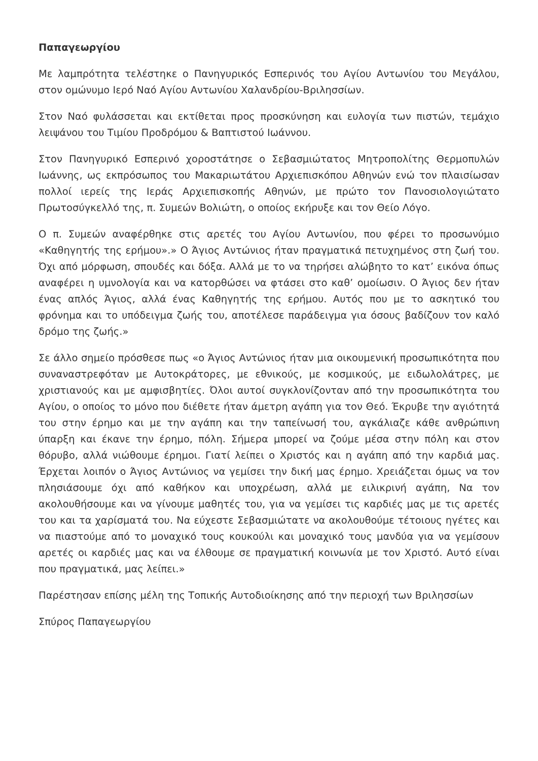Παπαγεωργίου
Με λαμπρότητα τελέστηκε ο Πανηγυρικός Εσπερινός του Αγίου Αντωνίου του Μεγάλου, στον ομώνυμο Ιερό Ναό Αγίου Αντωνίου Χαλανδρίου-Βριλησσίων.
Στον Ναό φυλάσσεται και εκτίθεται προς προσκύνηση και ευλογία των πιστών, τεμάχιο λειψάνου του Τιμίου Προδρόμου & Βαπτιστού Ιωάννου.
Στον Πανηγυρικό Εσπερινό χοροστάτησε ο Σεβασμιώτατος Μητροπολίτης Θερμοπυλών Ιωάννης, ως εκπρόσωπος του Μακαριωτάτου Αρχιεπισκόπου Αθηνών ενώ τον πλαισίωσαν πολλοί ιερείς της Ιεράς Αρχιεπισκοπής Αθηνών, με πρώτο τον Πανοσιολογιώτατο Πρωτοσύγκελλό της, π. Συμεών Βολιώτη, ο οποίος εκήρυξε και τον Θείο Λόγο.
Ο π. Συμεών αναφέρθηκε στις αρετές του Αγίου Αντωνίου, που φέρει το προσωνύμιο «Καθηγητής της ερήμου».» Ο Άγιος Αντώνιος ήταν πραγματικά πετυχημένος στη ζωή του. Όχι από μόρφωση, σπουδές και δόξα. Αλλά με το να τηρήσει αλώβητο το κατ’ εικόνα όπως αναφέρει η υμνολογία και να κατορθώσει να φτάσει στο καθ’ ομοίωσιν. Ο Άγιος δεν ήταν ένας απλός Άγιος, αλλά ένας Καθηγητής της ερήμου. Αυτός που με το ασκητικό του φρόνημα και το υπόδειγμα ζωής του, αποτέλεσε παράδειγμα για όσους βαδίζουν τον καλό δρόμο της ζωής.»
Σε άλλο σημείο πρόσθεσε πως «ο Άγιος Αντώνιος ήταν μια οικουμενική προσωπικότητα που συναναστρεφόταν με Αυτοκράτορες, με εθνικούς, με κοσμικούς, με ειδωλολάτρες, με χριστιανούς και με αμφισβητίες. Όλοι αυτοί συγκλονίζονταν από την προσωπικότητα του Αγίου, ο οποίος το μόνο που διέθετε ήταν άμετρη αγάπη για τον Θεό. Έκρυβε την αγιότητά του στην έρημο και με την αγάπη και την ταπείνωσή του, αγκάλιαζε κάθε ανθρώπινη ύπαρξη και έκανε την έρημο, πόλη. Σήμερα μπορεί να ζούμε μέσα στην πόλη και στον θόρυβο, αλλά νιώθουμε έρημοι. Γιατί λείπει ο Χριστός και η αγάπη από την καρδιά μας. Έρχεται λοιπόν ο Άγιος Αντώνιος να γεμίσει την δική μας έρημο. Χρειάζεται όμως να τον πλησιάσουμε όχι από καθήκον και υποχρέωση, αλλά με ειλικρινή αγάπη, Να τον ακολουθήσουμε και να γίνουμε μαθητές του, για να γεμίσει τις καρδιές μας με τις αρετές του και τα χαρίσματά του. Να εύχεστε Σεβασμιώτατε να ακολουθούμε τέτοιους ηγέτες και να πιαστούμε από το μοναχικό τους κουκούλι και μοναχικό τους μανδύα για να γεμίσουν αρετές οι καρδιές μας και να έλθουμε σε πραγματική κοινωνία με τον Χριστό. Αυτό είναι που πραγματικά, μας λείπει.»
Παρέστησαν επίσης μέλη της Τοπικής Αυτοδιοίκησης από την περιοχή των Βριλησσίων
Σπύρος Παπαγεωργίου